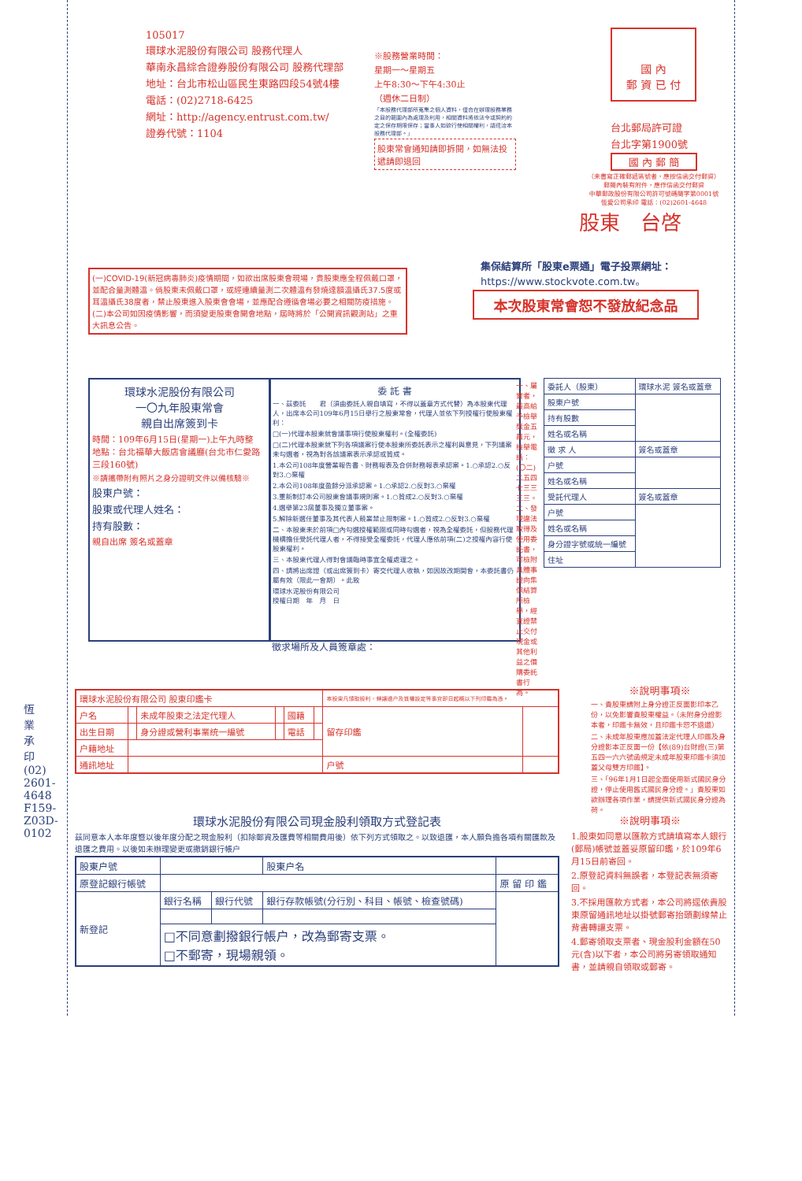105017
環球水泥股份有限公司 股務代理人
華南永昌綜合證券股份有限公司 股務代理部
地址：台北市松山區民生東路四段54號4樓
電話：(02)2718-6425
網址：http://agency.entrust.com.tw/
證券代號：1104
※股務營業時間：
星期一～星期五
上午8:30～下午4:30止
（週休二日制）
「本股務代理部所蒐集之個人資料，僅合在辦理股務業務之目的範圍內為處理及利用，相關資料將依法令或契約約定之保存期限保存；當事人如欲行使相關權利，請逕洽本股務代理部。」
股東常會通知請即拆閱，如無法投遞請即退回
國 內
郵 資 已 付
台北郵局許可證
台北字第1900號
國 內 郵 簡
（未書寫正確郵遞區號者，應按信函交付郵資）
郵簡內裝有附件，應作信函交付郵資
中華郵政股份有限公司許可號碼簡字第0001號
恆愛公司承印 電話：(02)2601-4648
股東　台啓
(一)COVID-19(新冠病毒肺炎)疫情期間，如欲出席股東會現場，貴股東應全程佩戴口罩，並配合量測體溫。倘股東未佩戴口罩，或經連續量測二次體溫有發燒達額溫攝氏37.5度或耳溫攝氏38度者，禁止股東進入股東會會場，並應配合遵循會場必要之相關防疫措施。
(二)本公司如因疫情影響，而須變更股東會開會地點，屆時將於「公開資訊觀測站」之重大訊息公告。
集保結算所「股東e票通」電子投票網址：
https://www.stockvote.com.tw。
本次股東常會恕不發放紀念品
環球水泥股份有限公司
一〇九年股東常會
親自出席簽到卡
時間：109年6月15日(星期一)上午九時整
地點：台北福華大飯店會議廳(台北市仁愛路三段160號)
※請攜帶附有照片之身分證明文件以備核驗※
股東户號：
股東或代理人姓名：
持有股數：
親自出席 簽名或蓋章
委 託 書
一、茲委託　　君（須由委託人親自填寫，不得以蓋章方式代替）為本股東代理人，出席本公司109年6月15日舉行之股東常會，代理人並依下列授權行使股東權利：
□(一)代理本股東就會議事項行使股東權利。(全權委託)
□(二)代理本股東就下列各項議案行使本股東所委託表示之權利與意見，下列議案未勾選者，視為對各該議案表示承認或贊成。
1.本公司108年度營業報告書、財務報表及合併財務報表承認案。1.○承認2.○反對3.○棄權
2.本公司108年度盈餘分派承認案。1.○承認2.○反對3.○棄權
3.重新制訂本公司股東會議事規則案。1.○贊成2.○反對3.○棄權
4.選舉第23屆董事及獨立董事案。
5.解除新選任董事及其代表人競業禁止限制案。1.○贊成2.○反對3.○棄權
二、本股東未於前項□內勾選授權範圍或同時勾選者，視為全權委託，但股務代理機構擔任受託代理人者，不得接受全權委託，代理人應依前項(二)之授權內容行使股東權利。
三、本股東代理人得對會議臨時事宜全權處理之。
四、請將出席證（或出席簽到卡）寄交代理人收執，如因故改期開會，本委託書仍屬有效（限此一會期）。此致
環球水泥股份有限公司
授權日期　年　月　日
一、屬實者，最高給予檢舉獎金五萬元，檢舉電話：(〇二)二五四七三三三三。二、發現違法取得及使用委託書，可檢附具體事證向集保結算所檢舉，經查證禁止交付現金或其他利益之價購委託書行為。
| 委託人（股東） | 環球水泥 簽名或蓋章 |
| --- | --- |
| 股東户號 | |
| 持有股數 | |
| 姓名或名稱 | |
| 徵 求 人 | 簽名或蓋章 |
| 户號 | |
| 姓名或名稱 | |
| 受託代理人 | 簽名或蓋章 |
| 户號 | |
| 姓名或名稱 | |
| 身分證字號或統一編號 | |
| 住址 | |
徵求場所及人員簽章處：
| 環球水泥股份有限公司 股東印鑑卡 | | | | | | 本股東凡領取股利，轉讓過户及質權設定等事宜即日起概以下列印鑑為憑。 | |
| 户名 | | 未成年股東之法定代理人 | | 國籍 | | 留存印鑑 | |
| 出生日期 | | 身分證或營利事業統一編號 | | 電話 | | | |
| 户籍地址 | | | | | | | |
| 通訊地址 | | | | | | 户號 | |
※說明事項※
一、貴股東請附上身分證正反面影印本乙份，以免影響貴股東權益。（未附身分證影本者，印鑑卡無效，且印鑑卡恕不退還）
二、未成年股東應加蓋法定代理人印鑑及身分證影本正反面一份【依(89)台財證(三)第五四一六六號函規定未成年股東印鑑卡須加蓋父母雙方印鑑】。
三、「96年1月1日起全面使用新式國民身分證，停止使用舊式國民身分證。」貴股東如欲辦理各項作業，請提供新式國民身分證為荷。
環球水泥股份有限公司現金股利領取方式登記表
茲同意本人本年度暨以後年度分配之現金股利（扣除郵資及匯費等相關費用後）依下列方式領取之。以致退匯，本人願負擔各項有關匯款及退匯之費用。以後如未辦理變更或撤銷銀行帳户
| 股東户號 | | | 股東户名 | |
| 原登記銀行帳號 | | | | 原 留 印 鑑 |
| 新登記 | 銀行名稱 | 銀行代號 | 銀行存款帳號(分行別、科目、帳號、檢查號碼) | |
| | □不同意劃撥銀行帳户，改為郵寄支票。 □不郵寄，現場親領。 | | | |
※說明事項※
1.股東如同意以匯款方式請填寫本人銀行(郵局)帳號並蓋妥原留印鑑，於109年6月15日前寄回。
2.原登記資料無誤者，本登記表無須寄回。
3.不採用匯款方式者，本公司將逕依貴股東原留通訊地址以掛號郵寄抬頭劃線禁止背書轉讓支票。
4.郵寄領取支票者、現金股利金額在50元(含)以下者，本公司將另寄領取通知書，並請親自領取或郵寄。
恆業承印 (02) 2601-4648 F159-Z03D-0102